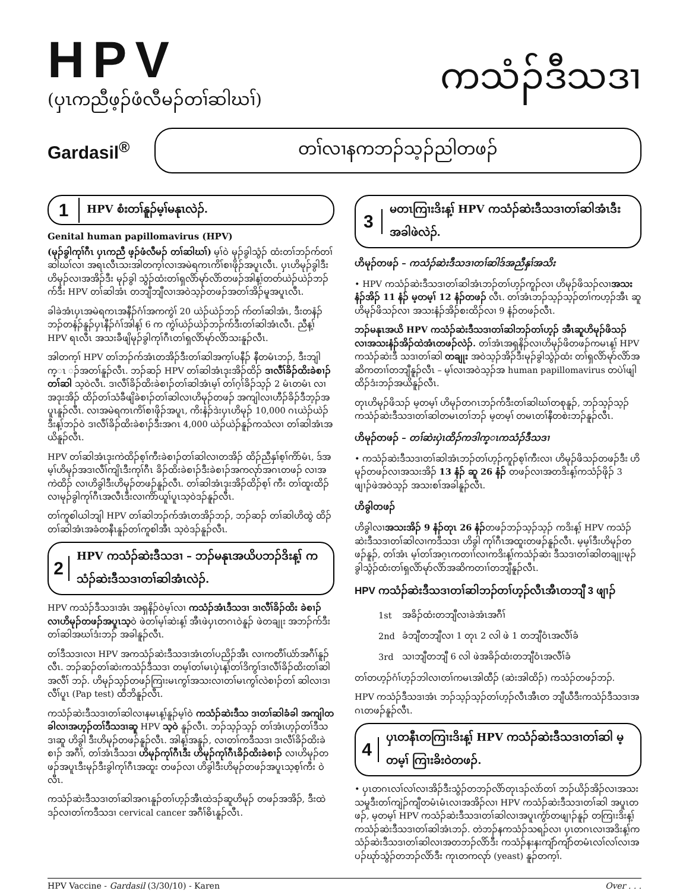HPV
(ပှၤကညီဖ့ၣ်ဖံလီမၣ်တၢ်ဆါဃၢ်)
ကသံၣ်ဒီသဒၢ
Gardasil<sup>®</sup>
တၢ်လၢနကဘၣ်သ့ၣ်ညါတဖၣ်
1
HPV စံးတၢ်နူၣ်မ့ၢ်မနုၤလဲၣ်.
Genital human papillomavirus (HPV)
(မုၣ်ခွါကုၢ်ဂီၤ ပှၤကညီ ဖ့ၣ်ဖံလီမၣ် တၢ်ဆါဃၢ်) မ့ၢ်ဝဲ မုၣ်ခွါသွံၣ် ထံးတၢ်ဘၣ်က်တၢ်ဆါဃၢ်လၢ အရၤလီၤသးအါတက့ၢ်လၢအမဲရကၤကိၢ်စၢဖိုၣ်အပူၤလီၤ. ပှၤဟိမုၣ်ခွါဒီးဟိမုၣ်လၢအအိၣ်ဒီး မုၣ်ခွါ သွံၣ်ထံးတၢ်ရှလိာ်မုာ်လိာ်တဖၣ်အါန့ၢ်တတ်ယဲၣ်ယဲၣ်ဘၣ်က်ဒီး HPV တၢ်ဆါအံၤ တဘျီဘျီလၢအဝဲသ့ၣ်တဖၣ်အတၢ်အိၣ်မူအပူၤလီၤ.
ခါခဲအံၤပှၤအမဲရကၤအနီၣ်ဂံၢ်အကကွဲၢ် 20 ယဲၣ်ယဲၣ်ဘၣ် က်တၢ်ဆါအံၤ, ဒီးတနံၣ်ဘၣ်တနံၣ်နူၣ်ပှၤနီၣ်ဂံၢ်အါန့ၢ် 6 က ကွဲၢ်ယဲၣ်ယဲၣ်ဘၣ်က်ဒီးတၢ်ဆါအံၤလီၤ. ညီန့ၢ် HPV ရၤလီၤ အသးခီဖျိမုၣ်ခွါကုၢ်ဂီၤတၢ်ရှလိာ်မုာ်လိာ်သးနူၣ်လီၤ.
အါတက့ၢ် HPV တၢ်ဘၣ်က်အံၤတအိၣ်ဒီးတၢ်ဆါအက့ၢ်ပနီၣ် နီတမံၤဘၣ်, ဒီးဘျါက္ၤ ၣ်အတၢ်နူၣ်လီၤ. ဘၣ်ဆၣ် HPV တၢ်ဆါအံၤဒုးအိၣ်ထိၣ် ဒၢလီၢ်ခိၣ်ထိးခဲစၢၣ်တၢ်ဆါ သ့ဝဲလီၤ. ဒၢလီၢ်ခိၣ်ထိးခဲစၢၣ်တၢ်ဆါအံၤမ့ၢ် တၢ်ဂ့ၢ်ခိၣ်သ့ၣ် 2 မံၤတမံၤ လၢအဒုးအိၣ် ထိၣ်တၢ်သံခီဖျိခဲစၢၣ်တၢ်ဆါလၢဟိမုၣ်တဖၣ် အကျါလၢဟီၣ်ခိၣ်ဒီဘ့ၣ်အပူၤနူၣ်လီၤ. လၢအမဲရကၤကိၢ်စၢဖိုၣ်အပူၤ, ကိးနံၣ်ဒဲးပှၤဟိမုၣ် 10,000 ဂၤယဲၣ်ယဲၣ် ဒီးန့ၢ်ဘၣ်ဝဲ ဒၢလီၢ်ခိၣ်ထိးခဲစၢၣ်ဒီးအဂၤ 4,000 ယဲၣ်ယဲၣ်နူၣ်ကသံလၢ တၢ်ဆါအံၤအယိနူၣ်လီၤ.
HPV တၢ်ဆါအံၤဒုးကဲထိၣ်စ့ၢ်ကီးခဲစၢၣ်တၢ်ဆါလၢတအိၣ် ထိၣ်ညီနှၢ်စ့ၢ်ကိာ်မံၤ, ဒ်အမ့ၢ်ဟိမုၣ်အဒၢလီၢ်ကျိၤဒီးကုၢ်ဂီၤ ခိၣ်ထိးခဲစၢၣ်ဒီးခဲစၢၣ်အကလုာ်အဂၤတဖၣ် လၢအကဲထိၣ် လၢဟိခွါဒီးဟိမုၣ်တဖၣ်နူၣ်လီၤ. တၢ်ဆါအံၤဒုးအိၣ်ထိၣ်စ့ၢ် ကီး တၢ်ထူးထိၣ်လၢမုၣ်ခွါကုၢ်ဂီၤအလီၤဒီးလၢကိာ်ယူၢ်ပူၤသ့ဝဲဒၣ်နူၣ်လီၤ.
တၢ်ကူစါယါဘျါ HPV တၢ်ဆါဘၣ်က်အံၤတအိၣ်ဘၣ်, ဘၣ်ဆၣ် တၢ်ဆါဟိထွဲ ထိၣ်တၢ်ဆါအံၤအခံတနီၤနူၣ်တၢ်ကူစါအီၤ သ့ဝဲဒၣ်နူၣ်လီၤ.
2
HPV ကသံၣ်ဆဲးဒီသဒၢ – ဘၣ်မနုၤအယိပဘၣ်ဒိးန့ၢ် က သံၣ်ဆဲးဒီသဒၢတၢ်ဆါအံၤလဲၣ်.
HPV ကသံၣ်ဒီသဒၢအံၤ အရှနိၣ်ဝဲမ့ၢ်လၢ ကသံၣ်အံၤဒီသဒၢ ဒၢလီၢ်ခိၣ်ထိး ခဲစၢၣ် လၢဟိမုၣ်တဖၣ်အပူၤသ့ဝဲ ဖဲတၢ်မ့ၢ်ဆဲးန့ၢ် အီၤဖဲပှၤတဂၤဝဲနူၣ် ဖဲတချုး အဘၣ်က်ဒီးတၢ်ဆါအဃၢ်ဒံးဘၣ် အခါနူၣ်လီၤ.
တၢ်ဒီသဒၢလၢ HPV အကသံၣ်ဆဲးဒီသဒၢအံၤတၢ်ပညိၣ်အီၤ လၢကတီၢ်ယံာ်အဂီၢ်နူၣ်လီၤ. ဘၣ်ဆၣ်တၢ်ဆဲးကသံၣ်ဒီသဒၢ တမ့ၢ်တၢ်မၤပှဲၤန့ၢ်တၢ်ဒိကွၢ်ဒၢလီၢ်ခိၣ်ထိးတၢ်ဆါအလီၢ် ဘၣ်. ဟိမုၣ်သ့ၣ်တဖၣ်ကြၢးမၤကွၢ်အသးလၢတၢ်မၤကွၢ်လဲစၢၣ်တၢ် ဆါလၢဒၢလီၢ်ပူၤ (Pap test) ထီဘိနူၣ်လီၤ.
ကသံၣ်ဆဲးဒီသဒၢတၢ်ဆါလၢနမၤန့ၢ်နူၣ်မ့ၢ်ဝဲ ကသံၣ်ဆဲးဒီသ ဒၢတၢ်ဆါခံခါ အကျါတခါလၢအဟ့ၣ်တၢ်ဒီသဒၢဆူ HPV သ့ဝဲ နူၣ်လီၤ. ဘၣ်သ့ၣ်သ့ၣ် တၢ်အံၤဟ့ၣ်တၢ်ဒီသဒၢဆူ ဟိခွါ ဒီးဟိမုၣ်တဖၣ်နူၣ်လီၤ. အါန့ၢ်အနူၣ်, လၢတၢ်ကဒီသဒၢ ဒၢလီၢ်ခိၣ်ထိးခဲစၢၣ် အဂီၢ်, တၢ်အံၤဒီသဒၢ ဟိမုၣ်ကုၢ်ဂီၤဒီး ဟိမုၣ်ကုၢ်ဂီၤခိၣ်ထိးခဲစၢၣ် လၢဟိမုၣ်တဖၣ်အပူၤဒီးမုၣ်ဒီးခွါကုၢ်ဂီၤအထူး တဖၣ်လၢ ဟိခွါဒီးဟိမုၣ်တဖၣ်အပူၤသ့စ့ၢ်ကီး ဝဲလီၤ.
ကသံၣ်ဆဲးဒီသဒၢတၢ်ဆါအဂၤနူၣ်တၢ်ဟ့ၣ်အီၤထဲဒၣ်ဆူဟိမုၣ် တဖၣ်အအိၣ်, ဒီးထဲဒၣ်လၢတၢ်ကဒီသဒၢ cervical cancer အဂီၢ်ဓိၤနူၣ်လီၤ.
3
မတၤကြၢးဒိးန့ၢ် HPV ကသံၣ်ဆဲးဒီသဒၢတၢ်ဆါအံၤဒီး အခါဖဲလဲၣ်.
ဟိမုၣ်တဖၣ် – ကသံၣ်ဆဲးဒီသဒၢတၢ်ဆါဒ်အညီနှၢ်အသိး
• HPV ကသံၣ်ဆဲးဒီသဒၢတၢ်ဆါအံၤဘၣ်တၢ်ဟ့ၣ်ကူၣ်လၢ ဟိမုၣ်ဖိသၣ်လၢအသး နံၣ်အိၣ် 11 နံၣ် မ့တမ့ၢ် 12 နံၣ်တဖၣ် လီၤ. တၢ်အံၤဘၣ်သ့ၣ်သ့ၣ်တၢ်ကဟ့ၣ်အီၤ ဆူဟိမုၣ်ဖိသၣ်လၢ အသးနံၣ်အိၣ်စးထိၣ်လၢ 9 နံၣ်တဖၣ်လီၤ.
ဘၣ်မနုၤအယိ HPV ကသံၣ်ဆဲးဒီသဒၢတၢ်ဆါဘၣ်တၢ်ဟ့ၣ် အီၤဆူဟိမုၣ်ဖိသၣ် လၢအသးနံၣ်အိၣ်ထဲအံၤတဖၣ်လဲၣ်. တၢ်အံၤအရှနိၣ်လၢဟိမုၣ်ဖိတဖၣ်ကမၤန့ၢ် HPV ကသံၣ်ဆဲးဒီ သဒၢတၢ်ဆါ တချုး အဝဲသ့ၣ်အိၣ်ဒီးမုၣ်ခွါသွံၣ်ထံး တၢ်ရှလိာ်မုာ်လိာ်အဆိကတၢၢ်တဘျီနူၣ်လီၤ – မ့ၢ်လၢအဝဲသ့ၣ်အ human papillomavirus တပဲၢ်ဖျါထိၣ်ဒံးဘၣ်အယိနူၣ်လီၤ.
တုၤဟိမုၣ်ဖိသၣ် မ့တမ့ၢ် ဟိမုၣ်တဂၤဘၣ်က်ဒီးတၢ်ဆါဃၢ်တစုနူၣ်, ဘၣ်သ့ၣ်သ့ၣ် ကသံၣ်ဆဲးဒီသဒၢတၢ်ဆါတမၤတၢ်ဘၣ် မ့တမ့ၢ် တမၤတၢ်နီတစဲးဘၣ်နူၣ်လီၤ.
ဟိမုၣ်တဖၣ် – တၢ်ဆဲးပှဲၤထိၣ်ကဒါက္ၤကသံၣ်ဒီသဒၢ
• ကသံၣ်ဆဲးဒီသဒၢတၢ်ဆါအံၤဘၣ်တၢ်ဟ့ၣ်ကူၣ်စ့ၢ်ကီးလၢ ဟိမုၣ်ဖိသၣ်တဖၣ်ဒီး ဟိမုၣ်တဖၣ်လၢအသးအိၣ် 13 နံၣ် ဆူ 26 နံၣ် တဖၣ်လၢအတဒိးန့ၢ်ကသံၣ်ဖိုၣ် 3 ဖျၢၣ်ဖဲအဝဲသ့ၣ် အသးစၢ်အခါနူၣ်လီၤ.
ဟိခွါတဖၣ်
ဟိခွါလၢအသးအိၣ် 9 နံၣ်တုၤ 26 နံၣ်တဖၣ်ဘၣ်သ့ၣ်သ့ၣ် ကဒိးန့ၢ် HPV ကသံၣ်ဆဲးဒီသဒၢတၢ်ဆါလၢကဒီသဒၢ ဟိခွါ ကုၢ်ဂီၤအထူးတဖၣ်နူၣ်လီၤ. မ့မ့ၢ်ဒီးဟိမုၣ်တဖၣ်နူၣ်, တၢ်အံၤ မ့ၢ်တၢ်အဂ့ၤကတၢၢ်လၢကဒိးန့ၢ်ကသံၣ်ဆဲး ဒီသဒၢတၢ်ဆါတချုးမုၣ်ခွါသွံၣ်ထံးတၢ်ရှလိာ်မုာ်လိာ်အဆိကတၢၢ်တဘျီနူၣ်လီၤ.
HPV ကသံၣ်ဆဲးဒီသဒၢတၢ်ဆါဘၣ်တၢ်ဟ့ၣ်လီၤအီၤတဘျီ 3 ဖျၢၣ်
| 1st | အခိၣ်ထံးတဘျီလၢခဲအံၤအဂီၢ် |
| 2nd | ခံဘျီတဘျီလၢ 1 တုၤ 2 လါ ဖဲ 1 တဘျီဝံၤအလီၢ်ခံ |
| 3rd | သၢဘျီတဘျီ 6 လါ ဖဲအခိၣ်ထံးတဘျီဝံၤအလီၢ်ခံ |
တၢ်တဟ့ၣ်ဂံၢ်ဟ့ၣ်ဘါလၢတၢ်ကမၤအါထီၣ် (ဆဲးအါထိၣ်) ကသံၣ်တဖၣ်ဘၣ်.
HPV ကသံၣ်ဒီသဒၢအံၤ ဘၣ်သ့ၣ်သ့ၣ်တၢ်ဟ့ၣ်လီၤအီၤတ ဘျီယီဒီးကသံၣ်ဒီသဒၢအဂၤတဖၣ်နူၣ်လီၤ.
4
ပှၤတနီၤတကြၢးဒိးန့ၢ် HPV ကသံၣ်ဆဲးဒီသဒၢတၢ်ဆါ မ့တမ့ၢ် ကြၢးခိးဝဲတဖၣ်.
• ပှၤတဂၤလၢ်လၢ်လၢအိၣ်ဒီးသွံၣ်တဘၣ်လိာ်တုၤဒၣ်လဲာ်တၢ် ဘၣ်ယိၣ်အိၣ်လၢအသး သမှုဒီးတၢ်ကျဲၣ်ကျီတမံၤမံၤလၢအအိၣ်လၢ HPV ကသံၣ်ဆဲးဒီသဒၢတၢ်ဆါ အပူၤတဖၣ်, မ့တမ့ၢ် HPV ကသံၣ်ဆဲးဒီသဒၢတၢ်ဆါလၢအပူၤကွံာ်တဖျၢၣ်နူၣ် တကြၢးဒိးန့ၢ် ကသံၣ်ဆဲးဒီသဒၢတၢ်ဆါအံၤဘၣ်. တဲဘၣ်နကသံၣ်သရၣ်လၢ ပှၤတဂၤလၢအဒိးန့ၢ်ကသံၣ်ဆဲးဒီသဒၢတၢ်ဆါလၢအတဘၣ်လိာ်ဒီး ကသံၣ်နးနးကျံာ်ကျံာ်တမံၤလၢ်လၢ်လၢအပၣ်ဃုာ်သွံၣ်တဘၣ်လိာ်ဒီး ကုၤတကလုာ် (yeast) နူၣ်တက့ၢ်.
HPV Vaccine - Gardasil (3/30/10) - Karen Over . . .